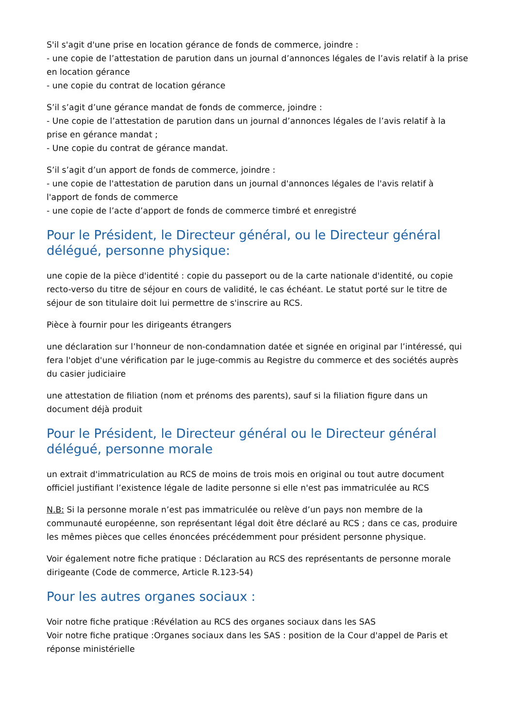S'il s'agit d'une prise en location gérance de fonds de commerce, joindre :
- une copie de l’attestation de parution dans un journal d’annonces légales de l’avis relatif à la prise en location gérance
- une copie du contrat de location gérance
S’il s’agit d’une gérance mandat de fonds de commerce, joindre :
- Une copie de l’attestation de parution dans un journal d’annonces légales de l’avis relatif à la prise en gérance mandat ;
- Une copie du contrat de gérance mandat.
S’il s’agit d’un apport de fonds de commerce, joindre :
- une copie de l'attestation de parution dans un journal d'annonces légales de l'avis relatif à l'apport de fonds de commerce
- une copie de l’acte d’apport de fonds de commerce timbré et enregistré
Pour le Président, le Directeur général, ou le Directeur général délégué, personne physique:
une copie de la pièce d'identité : copie du passeport ou de la carte nationale d'identité, ou copie recto-verso du titre de séjour en cours de validité, le cas échéant. Le statut porté sur le titre de séjour de son titulaire doit lui permettre de s'inscrire au RCS.
Pièce à fournir pour les dirigeants étrangers
une déclaration sur l’honneur de non-condamnation datée et signée en original par l’intéressé, qui fera l'objet d'une vérification par le juge-commis au Registre du commerce et des sociétés auprès du casier judiciaire
une attestation de filiation (nom et prénoms des parents), sauf si la filiation figure dans un document déjà produit
Pour le Président, le Directeur général ou le Directeur général délégué, personne morale
un extrait d'immatriculation au RCS de moins de trois mois en original ou tout autre document officiel justifiant l’existence légale de ladite personne si elle n'est pas immatriculée au RCS
N.B: Si la personne morale n’est pas immatriculée ou relève d’un pays non membre de la communauté européenne, son représentant légal doit être déclaré au RCS ; dans ce cas, produire les mêmes pièces que celles énoncées précédemment pour président personne physique.
Voir également notre fiche pratique : Déclaration au RCS des représentants de personne morale dirigeante (Code de commerce, Article R.123-54)
Pour les autres organes sociaux :
Voir notre fiche pratique :Révélation au RCS des organes sociaux dans les SAS
Voir notre fiche pratique :Organes sociaux dans les SAS : position de la Cour d'appel de Paris et réponse ministérielle